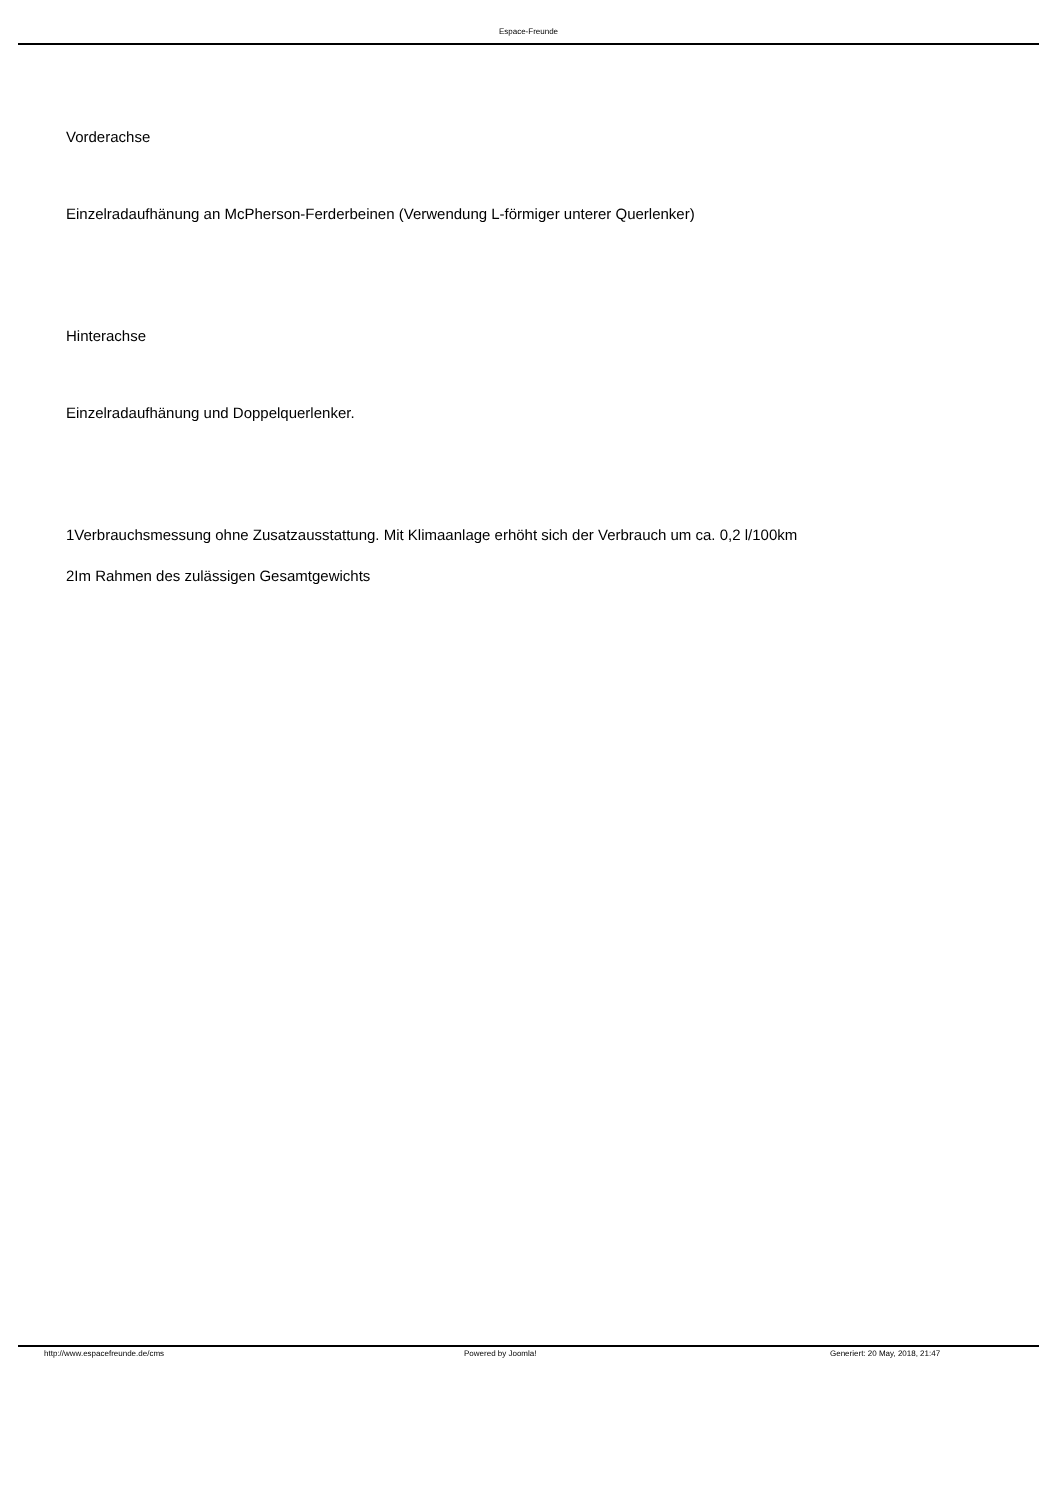Espace-Freunde
Vorderachse
Einzelradaufhänung an McPherson-Ferderbeinen (Verwendung L-förmiger unterer Querlenker)
Hinterachse
Einzelradaufhänung und Doppelquerlenker.
1Verbrauchsmessung ohne Zusatzausstattung. Mit Klimaanlage erhöht sich der Verbrauch um ca. 0,2 l/100km
2Im Rahmen des zulässigen Gesamtgewichts
http://www.espacefreunde.de/cms Powered by Joomla! Generiert: 20 May, 2018, 21:47